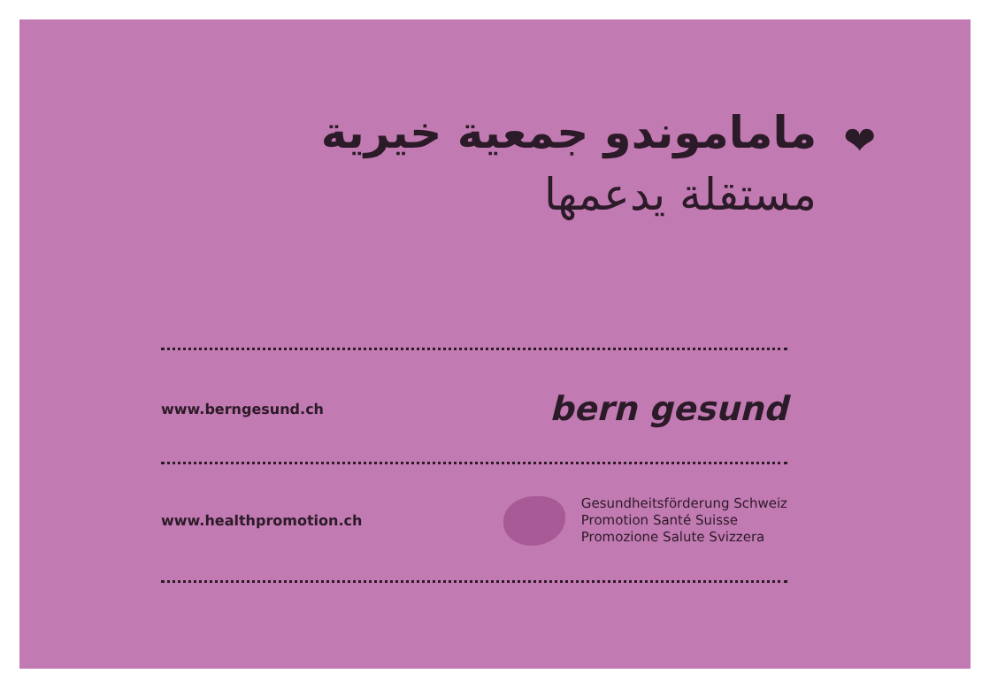❤
ماماموندو جمعية خيرية
مستقلة يدعمها
www.berngesund.ch bern gesund
www.healthpromotion.ch
Gesundheitsförderung Schweiz
Promotion Santé Suisse
Promozione Salute Svizzera